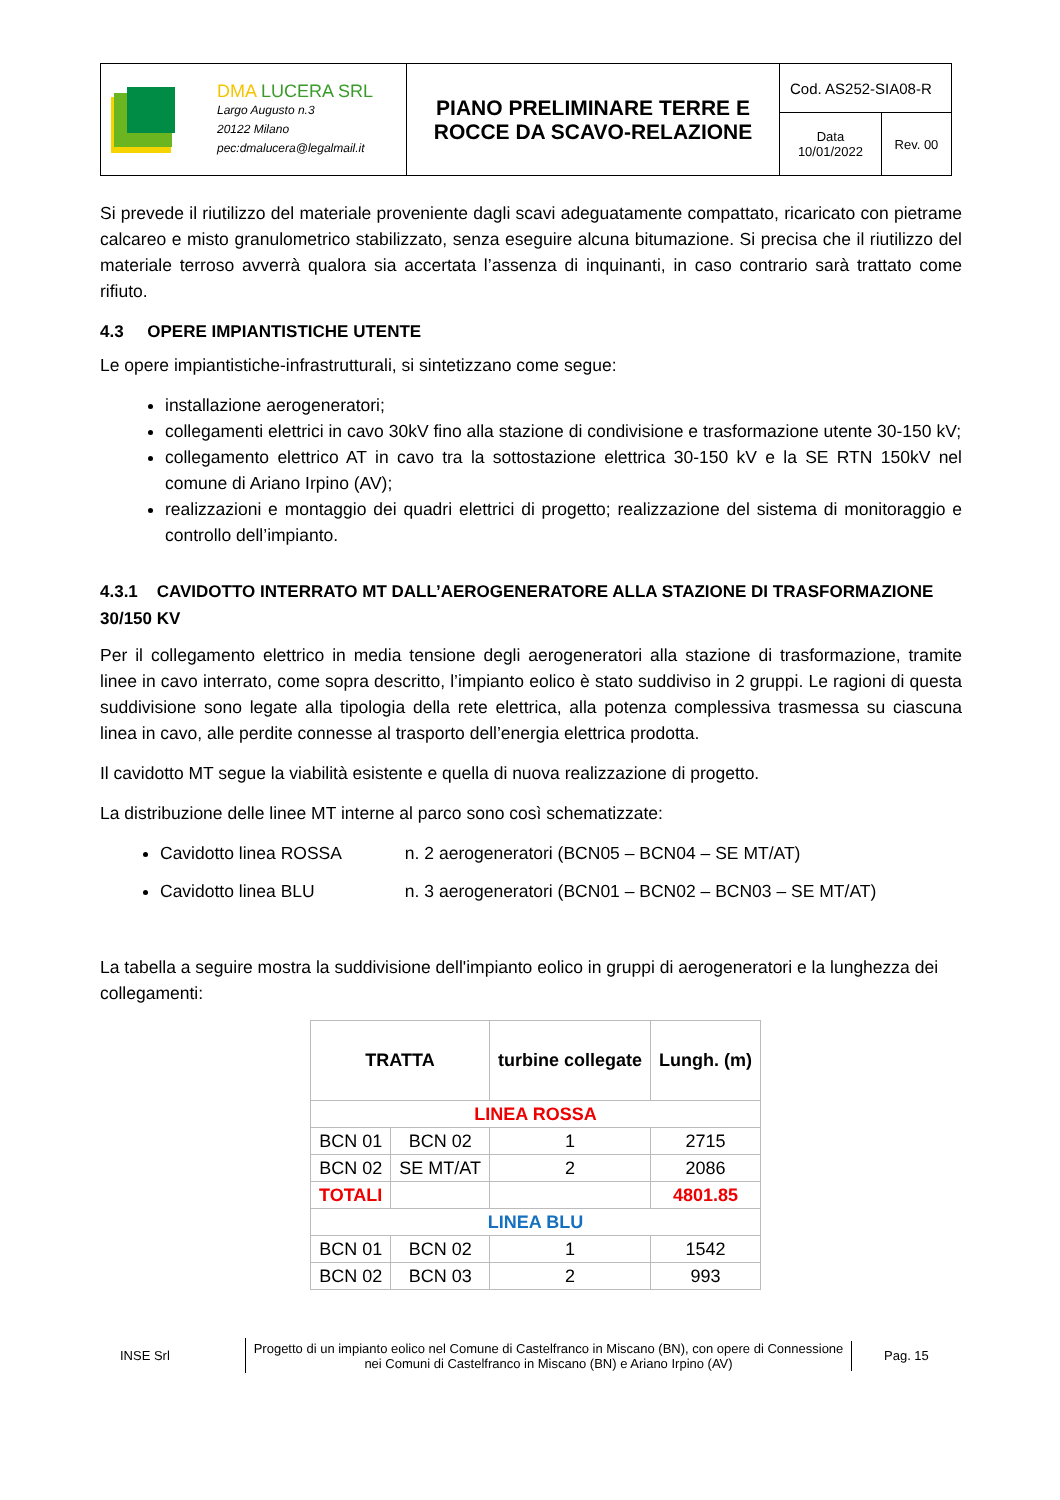| DMA LUCERA SRL Largo Augusto n.3 20122 Milano pec:dmalucera@legalmail.it | PIANO PRELIMINARE TERRE E ROCCE DA SCAVO-RELAZIONE | Cod. AS252-SIA08-R | |
| | | Data 10/01/2022 | Rev. 00 |
Si prevede il riutilizzo del materiale proveniente dagli scavi adeguatamente compattato, ricaricato con pietrame calcareo e misto granulometrico stabilizzato, senza eseguire alcuna bitumazione. Si precisa che il riutilizzo del materiale terroso avverrà qualora sia accertata l’assenza di inquinanti, in caso contrario sarà trattato come rifiuto.
4.3 OPERE IMPIANTISTICHE UTENTE
Le opere impiantistiche-infrastrutturali, si sintetizzano come segue:
installazione aerogeneratori;
collegamenti elettrici in cavo 30kV fino alla stazione di condivisione e trasformazione utente 30-150 kV;
collegamento elettrico AT in cavo tra la sottostazione elettrica 30-150 kV e la SE RTN 150kV nel comune di Ariano Irpino (AV);
realizzazioni e montaggio dei quadri elettrici di progetto; realizzazione del sistema di monitoraggio e controllo dell’impianto.
4.3.1 CAVIDOTTO INTERRATO MT DALL’AEROGENERATORE ALLA STAZIONE DI TRASFORMAZIONE 30/150 KV
Per il collegamento elettrico in media tensione degli aerogeneratori alla stazione di trasformazione, tramite linee in cavo interrato, come sopra descritto, l’impianto eolico è stato suddiviso in 2 gruppi. Le ragioni di questa suddivisione sono legate alla tipologia della rete elettrica, alla potenza complessiva trasmessa su ciascuna linea in cavo, alle perdite connesse al trasporto dell’energia elettrica prodotta.
Il cavidotto MT segue la viabilità esistente e quella di nuova realizzazione di progetto.
La distribuzione delle linee MT interne al parco sono così schematizzate:
Cavidotto linea ROSSA n. 2 aerogeneratori (BCN05 – BCN04 – SE MT/AT)
Cavidotto linea BLU n. 3 aerogeneratori (BCN01 – BCN02 – BCN03 – SE MT/AT)
La tabella a seguire mostra la suddivisione dell'impianto eolico in gruppi di aerogeneratori e la lunghezza dei collegamenti:
| TRATTA | | turbine collegate | Lungh. (m) |
| --- | --- | --- | --- |
| LINEA ROSSA | | | |
| BCN 01 | BCN 02 | 1 | 2715 |
| BCN 02 | SE MT/AT | 2 | 2086 |
| TOTALI | | | 4801.85 |
| LINEA BLU | | | |
| BCN 01 | BCN 02 | 1 | 1542 |
| BCN 02 | BCN 03 | 2 | 993 |
INSE Srl
Progetto di un impianto eolico nel Comune di Castelfranco in Miscano (BN), con opere di Connessione nei Comuni di Castelfranco in Miscano (BN) e Ariano Irpino (AV)
Pag. 15